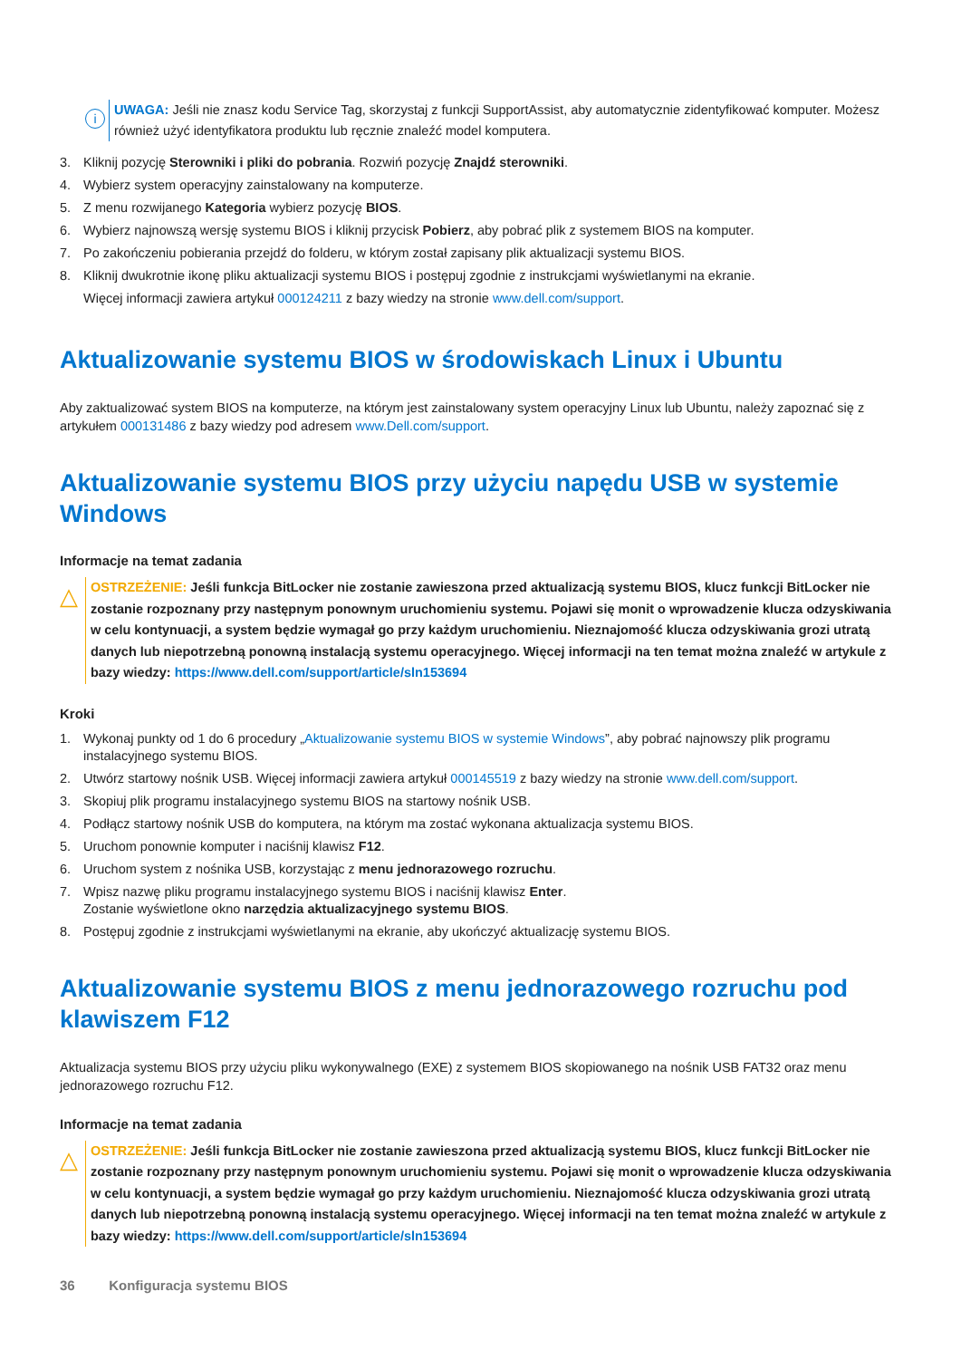i
UWAGA: Jeśli nie znasz kodu Service Tag, skorzystaj z funkcji SupportAssist, aby automatycznie zidentyfikować komputer. Możesz również użyć identyfikatora produktu lub ręcznie znaleźć model komputera.
3. Kliknij pozycję Sterowniki i pliki do pobrania. Rozwiń pozycję Znajdź sterowniki.
4. Wybierz system operacyjny zainstalowany na komputerze.
5. Z menu rozwijanego Kategoria wybierz pozycję BIOS.
6. Wybierz najnowszą wersję systemu BIOS i kliknij przycisk Pobierz, aby pobrać plik z systemem BIOS na komputer.
7. Po zakończeniu pobierania przejdź do folderu, w którym został zapisany plik aktualizacji systemu BIOS.
8. Kliknij dwukrotnie ikonę pliku aktualizacji systemu BIOS i postępuj zgodnie z instrukcjami wyświetlanymi na ekranie.
Więcej informacji zawiera artykuł 000124211 z bazy wiedzy na stronie www.dell.com/support.
Aktualizowanie systemu BIOS w środowiskach Linux i Ubuntu
Aby zaktualizować system BIOS na komputerze, na którym jest zainstalowany system operacyjny Linux lub Ubuntu, należy zapoznać się z artykułem 000131486 z bazy wiedzy pod adresem www.Dell.com/support.
Aktualizowanie systemu BIOS przy użyciu napędu USB w systemie Windows
Informacje na temat zadania
△
OSTRZEŻENIE: Jeśli funkcja BitLocker nie zostanie zawieszona przed aktualizacją systemu BIOS, klucz funkcji BitLocker nie zostanie rozpoznany przy następnym ponownym uruchomieniu systemu. Pojawi się monit o wprowadzenie klucza odzyskiwania w celu kontynuacji, a system będzie wymagał go przy każdym uruchomieniu. Nieznajomość klucza odzyskiwania grozi utratą danych lub niepotrzebną ponowną instalacją systemu operacyjnego. Więcej informacji na ten temat można znaleźć w artykule z bazy wiedzy: https://www.dell.com/support/article/sln153694
Kroki
1. Wykonaj punkty od 1 do 6 procedury „Aktualizowanie systemu BIOS w systemie Windows”, aby pobrać najnowszy plik programu instalacyjnego systemu BIOS.
2. Utwórz startowy nośnik USB. Więcej informacji zawiera artykuł 000145519 z bazy wiedzy na stronie www.dell.com/support.
3. Skopiuj plik programu instalacyjnego systemu BIOS na startowy nośnik USB.
4. Podłącz startowy nośnik USB do komputera, na którym ma zostać wykonana aktualizacja systemu BIOS.
5. Uruchom ponownie komputer i naciśnij klawisz F12.
6. Uruchom system z nośnika USB, korzystając z menu jednorazowego rozruchu.
7. Wpisz nazwę pliku programu instalacyjnego systemu BIOS i naciśnij klawisz Enter.
Zostanie wyświetlone okno narzędzia aktualizacyjnego systemu BIOS.
8. Postępuj zgodnie z instrukcjami wyświetlanymi na ekranie, aby ukończyć aktualizację systemu BIOS.
Aktualizowanie systemu BIOS z menu jednorazowego rozruchu pod klawiszem F12
Aktualizacja systemu BIOS przy użyciu pliku wykonywalnego (EXE) z systemem BIOS skopiowanego na nośnik USB FAT32 oraz menu jednorazowego rozruchu F12.
Informacje na temat zadania
△
OSTRZEŻENIE: Jeśli funkcja BitLocker nie zostanie zawieszona przed aktualizacją systemu BIOS, klucz funkcji BitLocker nie zostanie rozpoznany przy następnym ponownym uruchomieniu systemu. Pojawi się monit o wprowadzenie klucza odzyskiwania w celu kontynuacji, a system będzie wymagał go przy każdym uruchomieniu. Nieznajomość klucza odzyskiwania grozi utratą danych lub niepotrzebną ponowną instalacją systemu operacyjnego. Więcej informacji na ten temat można znaleźć w artykule z bazy wiedzy: https://www.dell.com/support/article/sln153694
36 Konfiguracja systemu BIOS